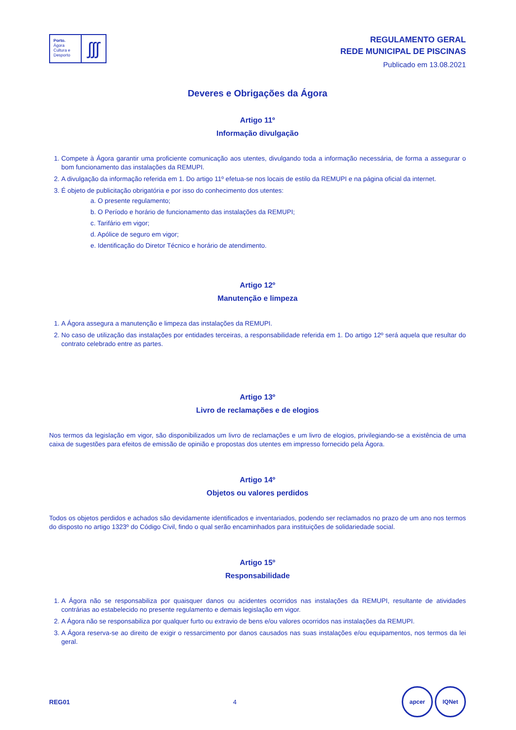Porto.
Ágora
Cultura e
Desporto
ʃʃʃ
REGULAMENTO GERAL
REDE MUNICIPAL DE PISCINAS
Publicado em 13.08.2021
Deveres e Obrigações da Ágora
Artigo 11º
Informação divulgação
1. Compete à Ágora garantir uma proficiente comunicação aos utentes, divulgando toda a informação necessária, de forma a assegurar o bom funcionamento das instalações da REMUPI.
2. A divulgação da informação referida em 1. Do artigo 11º efetua-se nos locais de estilo da REMUPI e na página oficial da internet.
3. É objeto de publicitação obrigatória e por isso do conhecimento dos utentes:
a. O presente regulamento;
b. O Período e horário de funcionamento das instalações da REMUPI;
c. Tarifário em vigor;
d. Apólice de seguro em vigor;
e. Identificação do Diretor Técnico e horário de atendimento.
Artigo 12º
Manutenção e limpeza
1. A Ágora assegura a manutenção e limpeza das instalações da REMUPI.
2. No caso de utilização das instalações por entidades terceiras, a responsabilidade referida em 1. Do artigo 12º será aquela que resultar do contrato celebrado entre as partes.
Artigo 13º
Livro de reclamações e de elogios
Nos termos da legislação em vigor, são disponibilizados um livro de reclamações e um livro de elogios, privilegiando-se a existência de uma caixa de sugestões para efeitos de emissão de opinião e propostas dos utentes em impresso fornecido pela Ágora.
Artigo 14º
Objetos ou valores perdidos
Todos os objetos perdidos e achados são devidamente identificados e inventariados, podendo ser reclamados no prazo de um ano nos termos do disposto no artigo 1323º do Código Civil, findo o qual serão encaminhados para instituições de solidariedade social.
Artigo 15º
Responsabilidade
1. A Ágora não se responsabiliza por quaisquer danos ou acidentes ocorridos nas instalações da REMUPI, resultante de atividades contrárias ao estabelecido no presente regulamento e demais legislação em vigor.
2. A Ágora não se responsabiliza por qualquer furto ou extravio de bens e/ou valores ocorridos nas instalações da REMUPI.
3. A Ágora reserva-se ao direito de exigir o ressarcimento por danos causados nas suas instalações e/ou equipamentos, nos termos da lei geral.
REG01 4 apcer IQNet